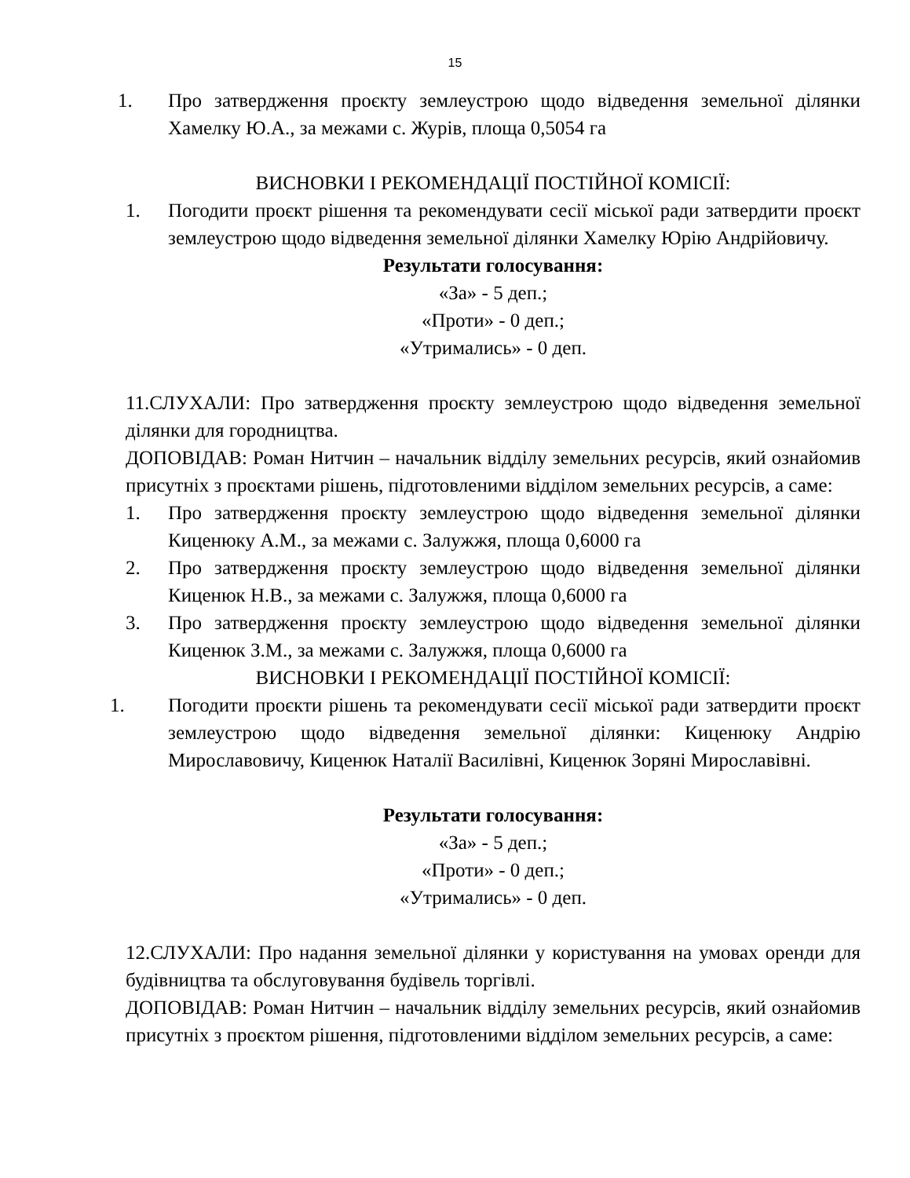15
1. Про затвердження проєкту землеустрою щодо відведення земельної ділянки Хамелку Ю.А., за межами с. Журів, площа 0,5054 га
ВИСНОВКИ І РЕКОМЕНДАЦІЇ ПОСТІЙНОЇ КОМІСІЇ:
1. Погодити проєкт рішення та рекомендувати сесії міської ради затвердити проєкт землеустрою щодо відведення земельної ділянки Хамелку Юрію Андрійовичу.
Результати голосування:
«За» - 5 деп.;
«Проти» - 0 деп.;
«Утримались» - 0 деп.
11.СЛУХАЛИ: Про затвердження проєкту землеустрою щодо відведення земельної ділянки для городництва.
ДОПОВІДАВ: Роман Нитчин – начальник відділу земельних ресурсів, який ознайомив присутніх з проєктами рішень, підготовленими відділом земельних ресурсів, а саме:
1. Про затвердження проєкту землеустрою щодо відведення земельної ділянки Киценюку А.М., за межами с. Залужжя, площа 0,6000 га
2. Про затвердження проєкту землеустрою щодо відведення земельної ділянки Киценюк Н.В., за межами с. Залужжя, площа 0,6000 га
3. Про затвердження проєкту землеустрою щодо відведення земельної ділянки Киценюк З.М., за межами с. Залужжя, площа 0,6000 га
ВИСНОВКИ І РЕКОМЕНДАЦІЇ ПОСТІЙНОЇ КОМІСІЇ:
1. Погодити проєкти рішень та рекомендувати сесії міської ради затвердити проєкт землеустрою щодо відведення земельної ділянки: Киценюку Андрію Мирославовичу, Киценюк Наталії Василівні, Киценюк Зоряні Мирославівні.
Результати голосування:
«За» - 5 деп.;
«Проти» - 0 деп.;
«Утримались» - 0 деп.
12.СЛУХАЛИ: Про надання земельної ділянки у користування на умовах оренди для будівництва та обслуговування будівель торгівлі.
ДОПОВІДАВ: Роман Нитчин – начальник відділу земельних ресурсів, який ознайомив присутніх з проєктом рішення, підготовленими відділом земельних ресурсів, а саме: